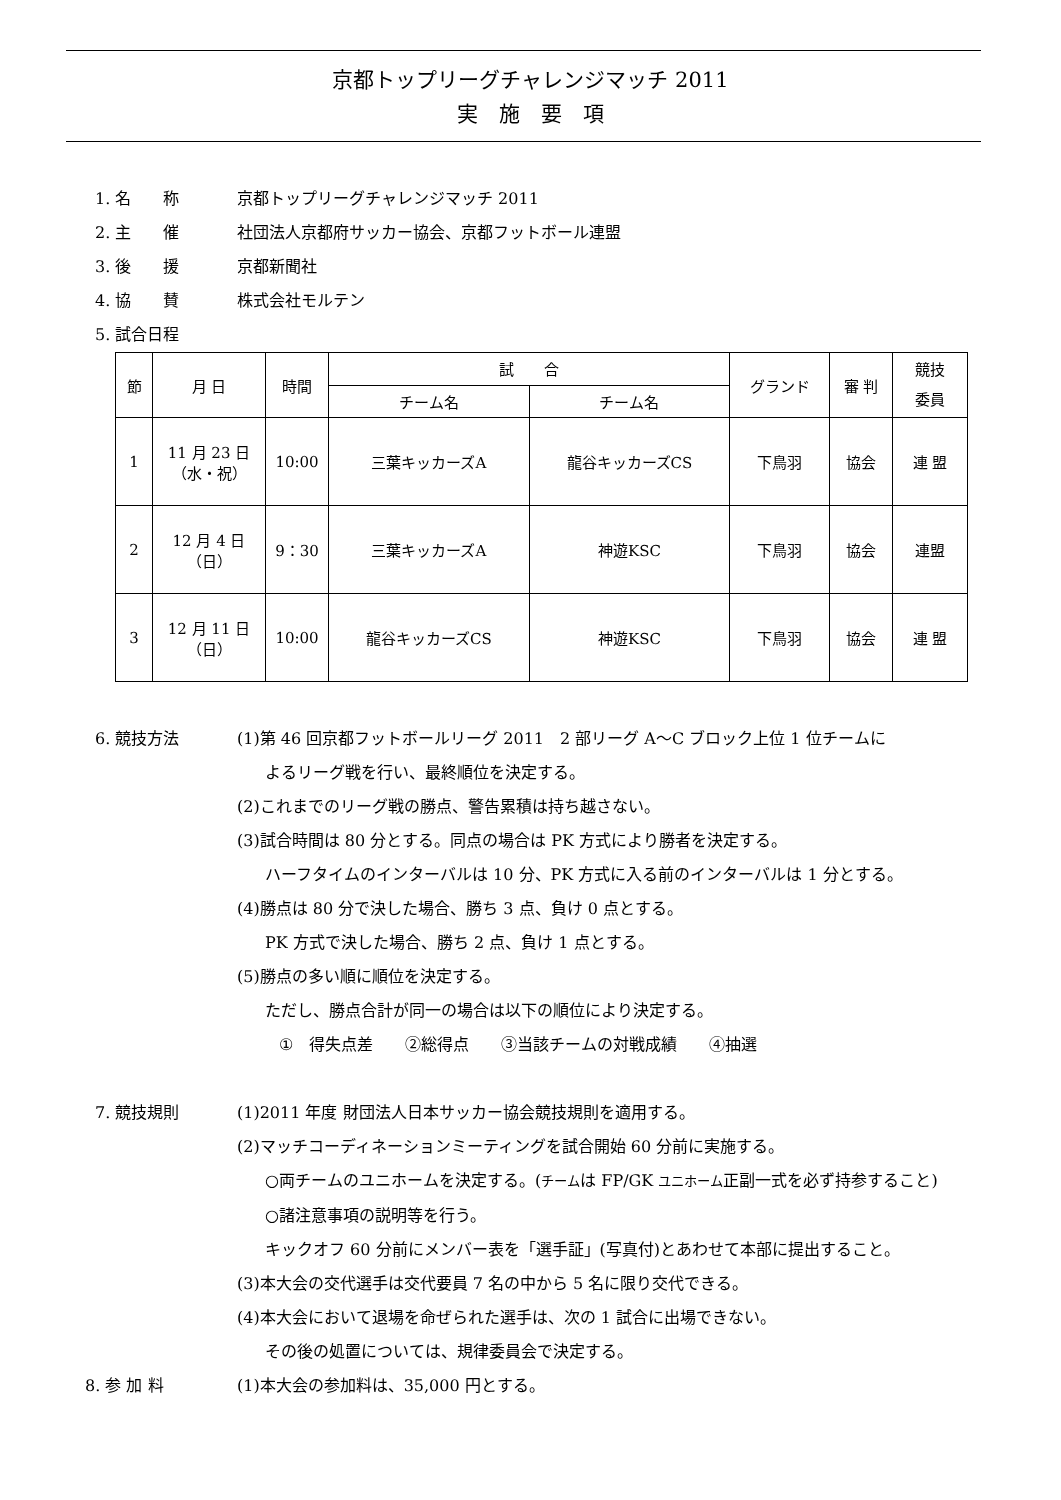京都トップリーグチャレンジマッチ 2011
実　施　要　項
1. 名　　称 京都トップリーグチャレンジマッチ 2011
2. 主　　催 社団法人京都府サッカー協会、京都フットボール連盟
3. 後　　援 京都新聞社
4. 協　　賛 株式会社モルテン
5. 試合日程
| 節 | 月 日 | 時間 | 試 合 | | グランド | 審 判 | 競技 委員 |
| --- | --- | --- | --- | --- | --- | --- | --- |
| | | | チーム名 | チーム名 | | | |
| 1 | 11 月 23 日 （水・祝） | 10:00 | 三葉キッカーズA | 龍谷キッカーズCS | 下鳥羽 | 協会 | 連 盟 |
| 2 | 12 月 4 日 （日） | 9：30 | 三葉キッカーズA | 神遊KSC | 下鳥羽 | 協会 | 連盟 |
| 3 | 12 月 11 日 （日） | 10:00 | 龍谷キッカーズCS | 神遊KSC | 下鳥羽 | 協会 | 連 盟 |
6. 競技方法 (1)第 46 回京都フットボールリーグ 2011　2 部リーグ A～C ブロック上位 1 位チームに
よるリーグ戦を行い、最終順位を決定する。
(2)これまでのリーグ戦の勝点、警告累積は持ち越さない。
(3)試合時間は 80 分とする。同点の場合は PK 方式により勝者を決定する。
ハーフタイムのインターバルは 10 分、PK 方式に入る前のインターバルは 1 分とする。
(4)勝点は 80 分で決した場合、勝ち 3 点、負け 0 点とする。
PK 方式で決した場合、勝ち 2 点、負け 1 点とする。
(5)勝点の多い順に順位を決定する。
ただし、勝点合計が同一の場合は以下の順位により決定する。
①　得失点差　　②総得点　　③当該チームの対戦成績　　④抽選
7. 競技規則 (1)2011 年度 財団法人日本サッカー協会競技規則を適用する。
(2)マッチコーディネーションミーティングを試合開始 60 分前に実施する。
○両チームのユニホームを決定する。(チームは FP/GK ユニホーム正副一式を必ず持参すること)
○諸注意事項の説明等を行う。
キックオフ 60 分前にメンバー表を「選手証」(写真付)とあわせて本部に提出すること。
(3)本大会の交代選手は交代要員 7 名の中から 5 名に限り交代できる。
(4)本大会において退場を命ぜられた選手は、次の 1 試合に出場できない。
その後の処置については、規律委員会で決定する。
8. 参 加 料 (1)本大会の参加料は、35,000 円とする。